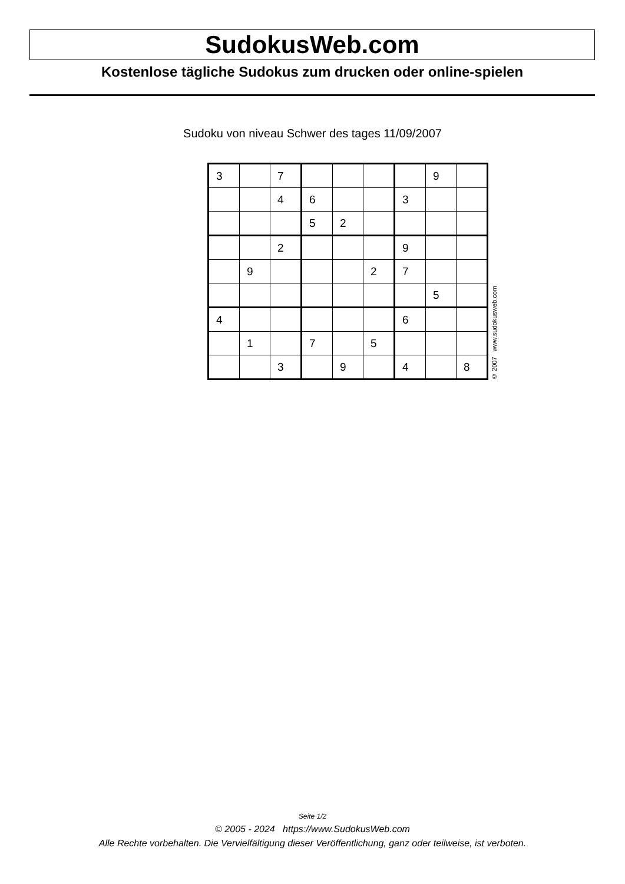SudokusWeb.com
Kostenlose tägliche Sudokus zum drucken oder online-spielen
Sudoku von niveau Schwer des tages 11/09/2007
| 3 | | 7 | | | | | 9 | |
| | | 4 | 6 | | | 3 | | |
| | | | 5 | 2 | | | | |
| | | 2 | | | | 9 | | |
| | 9 | | | | 2 | 7 | | |
| | | | | | | | 5 | |
| 4 | | | | | | 6 | | |
| | 1 | | 7 | | 5 | | | |
| | | 3 | | 9 | | 4 | | 8 |
© 2007 www.sudokusweb.com
Seite 1/2
© 2005 - 2024 https://www.SudokusWeb.com
Alle Rechte vorbehalten. Die Vervielfältigung dieser Veröffentlichung, ganz oder teilweise, ist verboten.